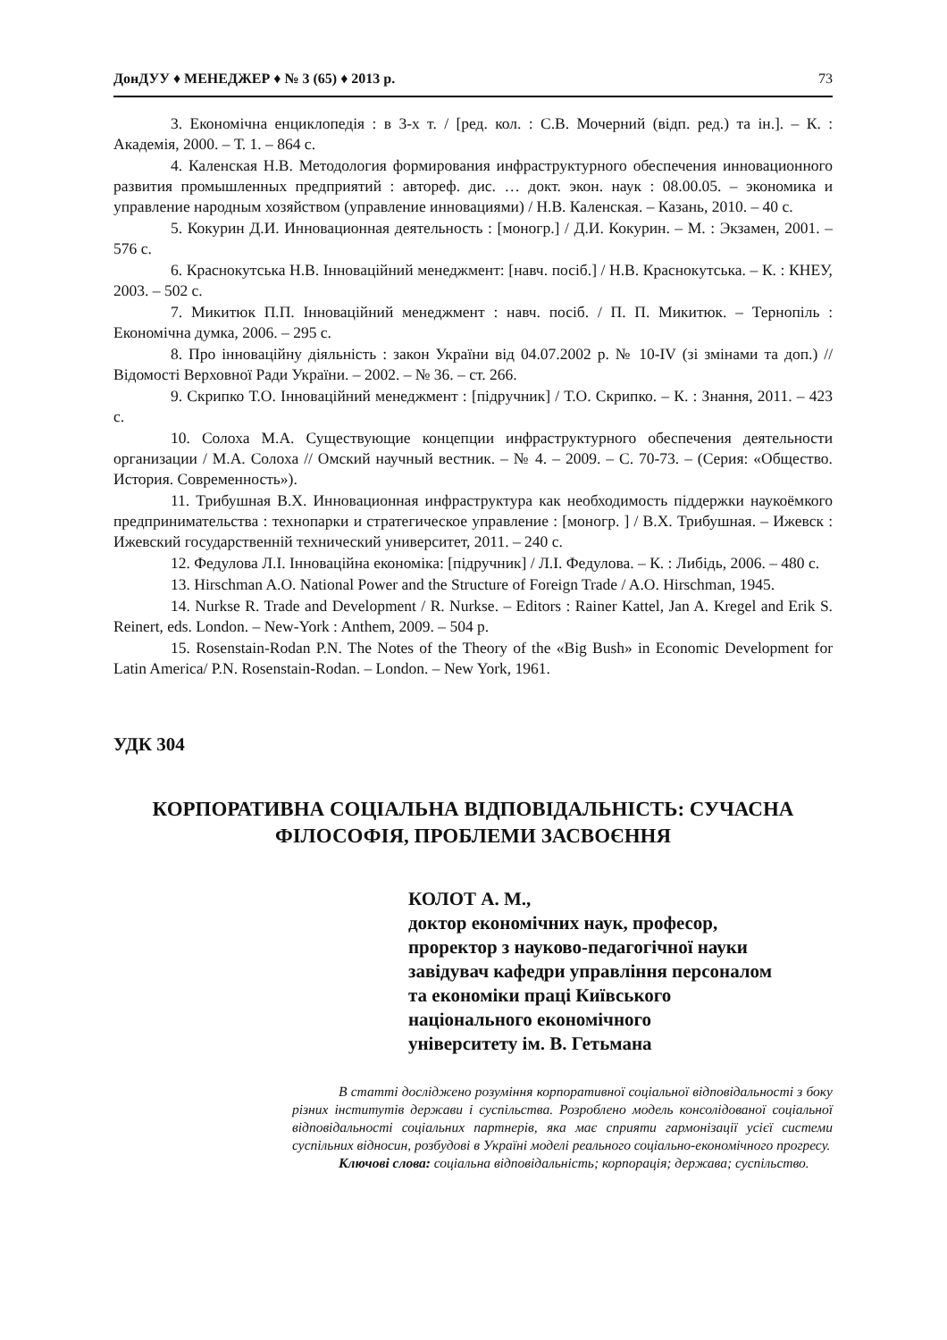ДонДУУ ♦ МЕНЕДЖЕР ♦ № 3 (65) ♦ 2013 р. 73
3. Економічна енциклопедія : в 3-х т. / [ред. кол. : С.В. Мочерний (відп. ред.) та ін.]. – К. : Академія, 2000. – Т. 1. – 864 с.
4. Каленская Н.В. Методология формирования инфраструктурного обеспечения инновационного развития промышленных предприятий : автореф. дис. … докт. экон. наук : 08.00.05. – экономика и управление народным хозяйством (управление инновациями) / Н.В. Каленская. – Казань, 2010. – 40 с.
5. Кокурин Д.И. Инновационная деятельность : [моногр.] / Д.И. Кокурин. – М. : Экзамен, 2001. – 576 с.
6. Краснокутська Н.В. Інноваційний менеджмент: [навч. посіб.] / Н.В. Краснокутська. – К. : КНЕУ, 2003. – 502 с.
7. Микитюк П.П. Інноваційний менеджмент : навч. посіб. / П. П. Микитюк. – Тернопіль : Економічна думка, 2006. – 295 с.
8. Про інноваційну діяльність : закон України від 04.07.2002 р. № 10-IV (зі змінами та доп.) // Відомості Верховної Ради України. – 2002. – № 36. – ст. 266.
9. Скрипко Т.О. Інноваційний менеджмент : [підручник] / Т.О. Скрипко. – К. : Знання, 2011. – 423 с.
10. Солоха М.А. Существующие концепции инфраструктурного обеспечения деятельности организации / М.А. Солоха // Омский научный вестник. – № 4. – 2009. – С. 70-73. – (Серия: «Общество. История. Современность»).
11. Трибушная В.Х. Инновационная инфраструктура как необходимость піддержки наукоёмкого предпринимательства : технопарки и стратегическое управление : [моногр. ] / В.Х. Трибушная. – Ижевск : Ижевский государственній технический университет, 2011. – 240 с.
12. Федулова Л.І. Інноваційна економіка: [підручник] / Л.І. Федулова. – К. : Либідь, 2006. – 480 с.
13. Hirschman A.O. National Power and the Structure of Foreign Trade / A.O. Hirschman, 1945.
14. Nurkse R. Trade and Development / R. Nurkse. – Editors : Rainer Kattel, Jan A. Kregel and Erik S. Reinert, eds. London. – New-York : Anthem, 2009. – 504 p.
15. Rosenstain-Rodan P.N. The Notes of the Theory of the «Big Bush» in Economic Development for Latin America/ P.N. Rosenstain-Rodan. – London. – New York, 1961.
УДК 304
КОРПОРАТИВНА СОЦІАЛЬНА ВІДПОВІДАЛЬНІСТЬ: СУЧАСНА ФІЛОСОФІЯ, ПРОБЛЕМИ ЗАСВОЄННЯ
КОЛОТ А. М.,
доктор економічних наук, професор,
проректор з науково-педагогічної науки
завідувач кафедри управління персоналом
та економіки праці Київського
національного економічного
університету ім. В. Гетьмана
В статті досліджено розуміння корпоративної соціальної відповідальності з боку різних інститутів держави і суспільства. Розроблено модель консолідованої соціальної відповідальності соціальних партнерів, яка має сприяти гармонізації усієї системи суспільних відносин, розбудові в Україні моделі реального соціально-економічного прогресу.
Ключові слова: соціальна відповідальність; корпорація; держава; суспільство.